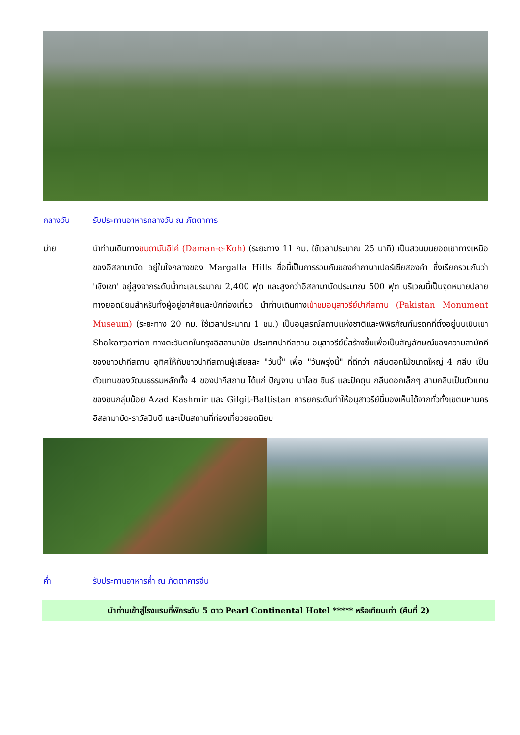กลางวัน รับประทานอาหารกลางวัน ณ ภัตตาคาร
บ่าย นำท่านเดินทางชมดามันอีโค่ (Daman-e-Koh) (ระยะทาง 11 กม. ใช้เวลาประมาณ 25 นาที) เป็นสวนบนยอดเขาทางเหนือของอิสลามาบัด อยู่ในใจกลางของ Margalla Hills ชื่อนี้เป็นการรวมกันของคำภาษาเปอร์เซียสองคำ ซึ่งเรียกรวมกันว่า 'เชิงเขา' อยู่สูงจากระดับน้ำทะเลประมาณ 2,400 ฟุต และสูงกว่าอิสลามาบัดประมาณ 500 ฟุต บริเวณนี้เป็นจุดหมายปลายทางยอดนิยมสำหรับทั้งผู้อยู่อาศัยและนักท่องเที่ยว นำท่านเดินทางเข้าชมอนุสาวรีย์ปากีสถาน (Pakistan Monument Museum) (ระยะทาง 20 กม. ใช้เวลาประมาณ 1 ชม.) เป็นอนุสรณ์สถานแห่งชาติและพิพิธภัณฑ์มรดกที่ตั้งอยู่บนเนินเขา Shakarparian ทางตะวันตกในกรุงอิสลามาบัด ประเทศปากีสถาน อนุสาวรีย์นี้สร้างขึ้นเพื่อเป็นสัญลักษณ์ของความสามัคคีของชาวปากีสถาน อุทิศให้กับชาวปากีสถานผู้เสียสละ "วันนี้" เพื่อ "วันพรุ่งนี้" ที่ดีกว่า กลีบดอกไม้ขนาดใหญ่ 4 กลีบ เป็นตัวแทนของวัฒนธรรมหลักทั้ง 4 ของปากีสถาน ได้แก่ ปัญจาบ บาโลช ซินธ์ และปัคตุน กลีบดอกเล็กๆ สามกลีบเป็นตัวแทนของชนกลุ่มน้อย Azad Kashmir และ Gilgit-Baltistan การยกระดับทำให้อนุสาวรีย์นี้มองเห็นได้จากทั่วทั้งเขตมหานครอิสลามาบัด-ราวัลปินดี และเป็นสถานที่ท่องเที่ยวยอดนิยม
ค่ำ รับประทานอาหารค่ำ ณ ภัตตาคารจีน
นำท่านเข้าสู่โรงแรมที่พักระดับ 5 ดาว Pearl Continental Hotel ***** หรือเทียบเท่า (คืนที่ 2)